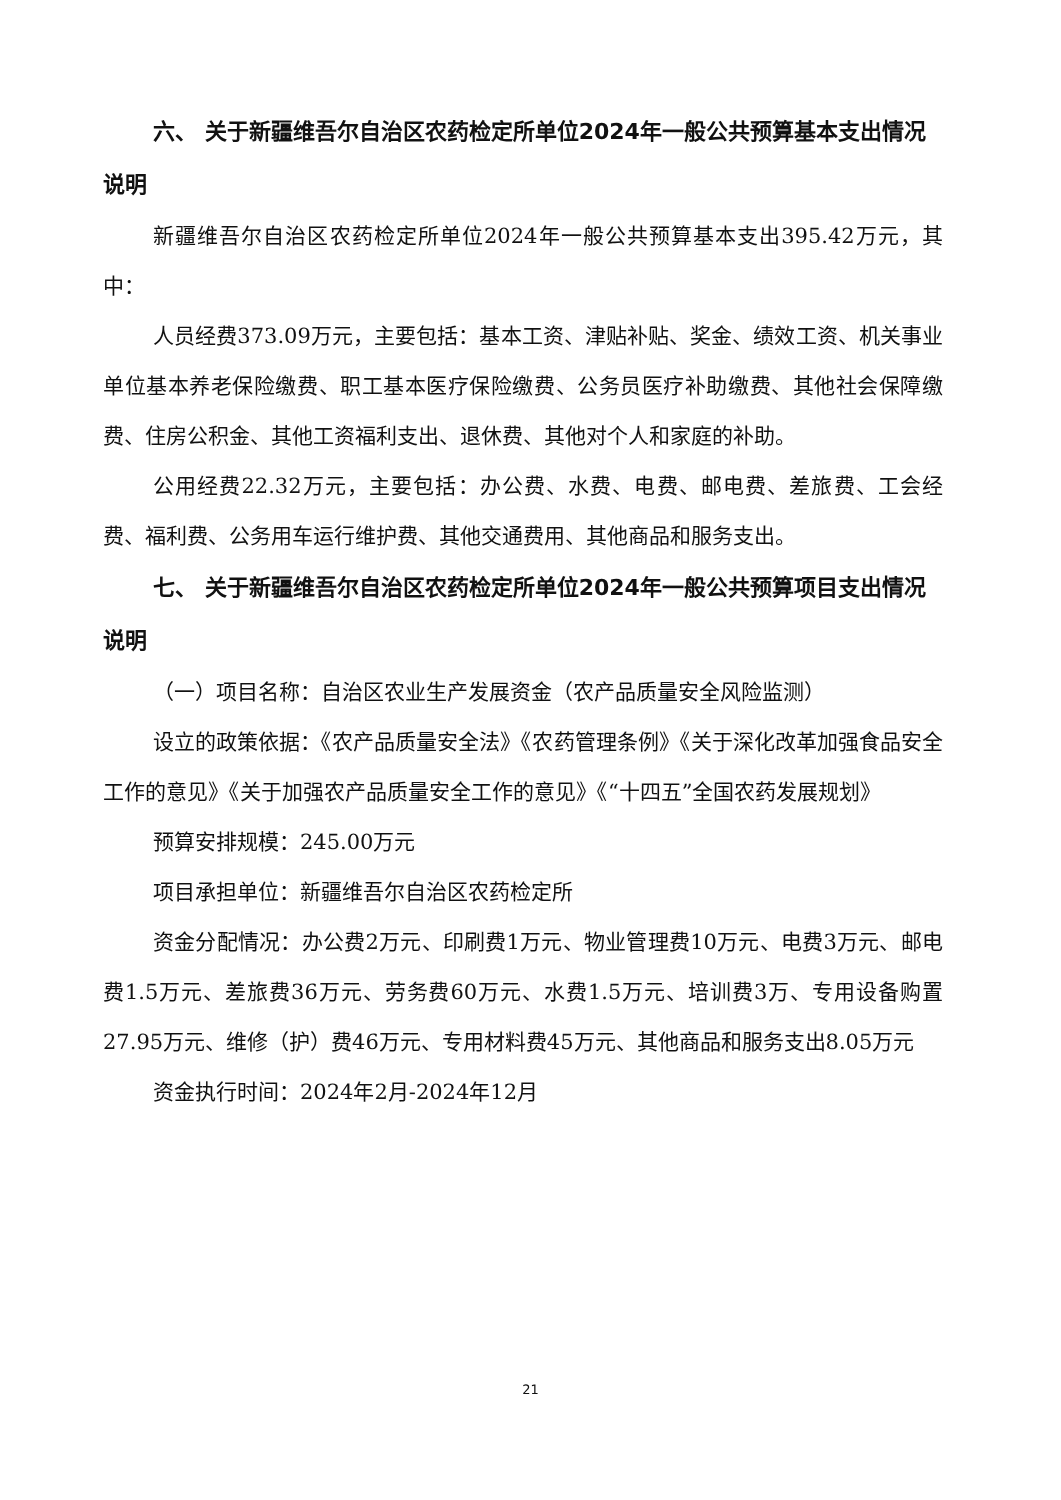六、 关于新疆维吾尔自治区农药检定所单位2024年一般公共预算基本支出情况说明
新疆维吾尔自治区农药检定所单位2024年一般公共预算基本支出395.42万元，其中：
人员经费373.09万元，主要包括：基本工资、津贴补贴、奖金、绩效工资、机关事业单位基本养老保险缴费、职工基本医疗保险缴费、公务员医疗补助缴费、其他社会保障缴费、住房公积金、其他工资福利支出、退休费、其他对个人和家庭的补助。
公用经费22.32万元，主要包括：办公费、水费、电费、邮电费、差旅费、工会经费、福利费、公务用车运行维护费、其他交通费用、其他商品和服务支出。
七、 关于新疆维吾尔自治区农药检定所单位2024年一般公共预算项目支出情况说明
（一）项目名称：自治区农业生产发展资金（农产品质量安全风险监测）
设立的政策依据：《农产品质量安全法》《农药管理条例》《关于深化改革加强食品安全工作的意见》《关于加强农产品质量安全工作的意见》《“十四五”全国农药发展规划》
预算安排规模：245.00万元
项目承担单位：新疆维吾尔自治区农药检定所
资金分配情况：办公费2万元、印刷费1万元、物业管理费10万元、电费3万元、邮电费1.5万元、差旅费36万元、劳务费60万元、水费1.5万元、培训费3万、专用设备购置27.95万元、维修（护）费46万元、专用材料费45万元、其他商品和服务支出8.05万元
资金执行时间：2024年2月-2024年12月
21